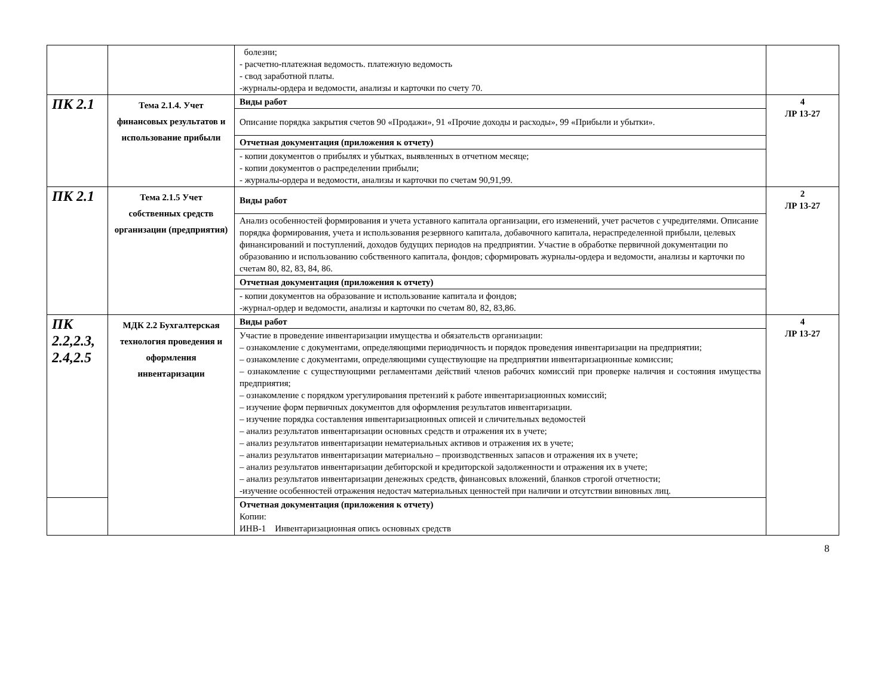| | | болезни; - расчетно-платежная ведомость. платежную ведомость - свод заработной платы. -журналы-ордера и ведомости, анализы и карточки по счету 70. | |
| ПК 2.1 | Тема 2.1.4. Учет финансовых результатов и использование прибыли | Виды работ | 4 ЛР 13-27 |
| | | Описание порядка закрытия счетов 90 «Продажи», 91 «Прочие доходы и расходы», 99 «Прибыли и убытки». | |
| | | Отчетная документация (приложения к отчету) | |
| | | - копии документов о прибылях и убытках, выявленных в отчетном месяце; - копии документов о распределении прибыли; - журналы-ордера и ведомости, анализы и карточки по счетам 90,91,99. | |
| ПК 2.1 | Тема 2.1.5 Учет собственных средств организации (предприятия) | Виды работ | 2 ЛР 13-27 |
| | | Анализ особенностей формирования и учета уставного капитала организации, его изменений, учет расчетов с учредителями. Описание порядка формирования, учета и использования резервного капитала, добавочного капитала, нераспределенной прибыли, целевых финансирований и поступлений, доходов будущих периодов на предприятии. Участие в обработке первичной документации по образованию и использованию собственного капитала, фондов; сформировать журналы-ордера и ведомости, анализы и карточки по счетам 80, 82, 83, 84, 86. | |
| | | Отчетная документация (приложения к отчету) | |
| | | - копии документов на образование и использование капитала и фондов; -журнал-ордер и ведомости, анализы и карточки по счетам 80, 82, 83,86. | |
| ПК 2.2,2.3, 2.4,2.5 | МДК 2.2 Бухгалтерская технология проведения и оформления инвентаризации | Виды работ | 4 ЛР 13-27 |
| | | Участие в проведение инвентаризации имущества и обязательств организации: – ознакомление с документами, определяющими периодичность и порядок проведения инвентаризации на предприятии; – ознакомление с документами, определяющими существующие на предприятии инвентаризационные комиссии; – ознакомление с существующими регламентами действий членов рабочих комиссий при проверке наличия и состояния имущества предприятия; – ознакомление с порядком урегулирования претензий к работе инвентаризационных комиссий; – изучение форм первичных документов для оформления результатов инвентаризации. – изучение порядка составления инвентаризационных описей и сличительных ведомостей – анализ результатов инвентаризации основных средств и отражения их в учете; – анализ результатов инвентаризации нематериальных активов и отражения их в учете; – анализ результатов инвентаризации материально – производственных запасов и отражения их в учете; – анализ результатов инвентаризации дебиторской и кредиторской задолженности и отражения их в учете; – анализ результатов инвентаризации денежных средств, финансовых вложений, бланков строгой отчетности; -изучение особенностей отражения недостач материальных ценностей при наличии и отсутствии виновных лиц. | |
| | | Отчетная документация (приложения к отчету) Копии: ИНВ-1 Инвентаризационная опись основных средств | |
8